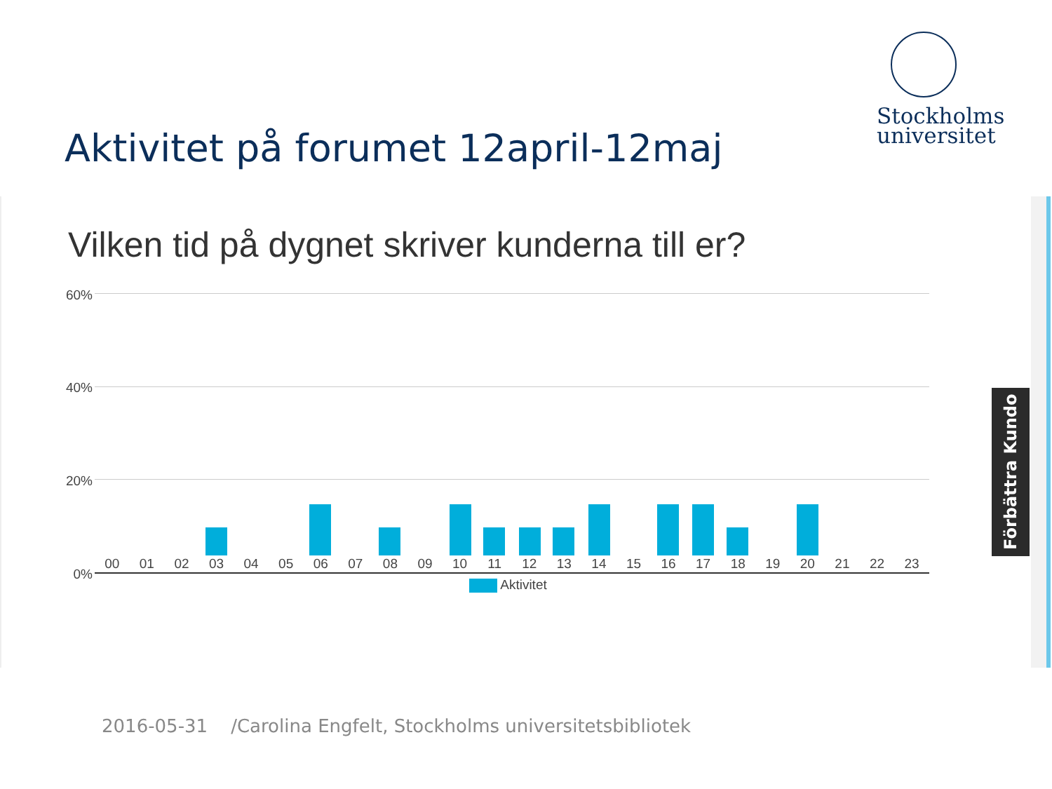Stockholms
universitet
Aktivitet på forumet 12april-12maj
Vilken tid på dygnet skriver kunderna till er?
60%
40%
20%
0%
00 01 02 03 04 05 06 07 08 09 10 11 12 13 14 15 16 17 18 19 20 21 22 23
Aktivitet
Förbättra Kundo
2016-05-31 /Carolina Engfelt, Stockholms universitetsbibliotek